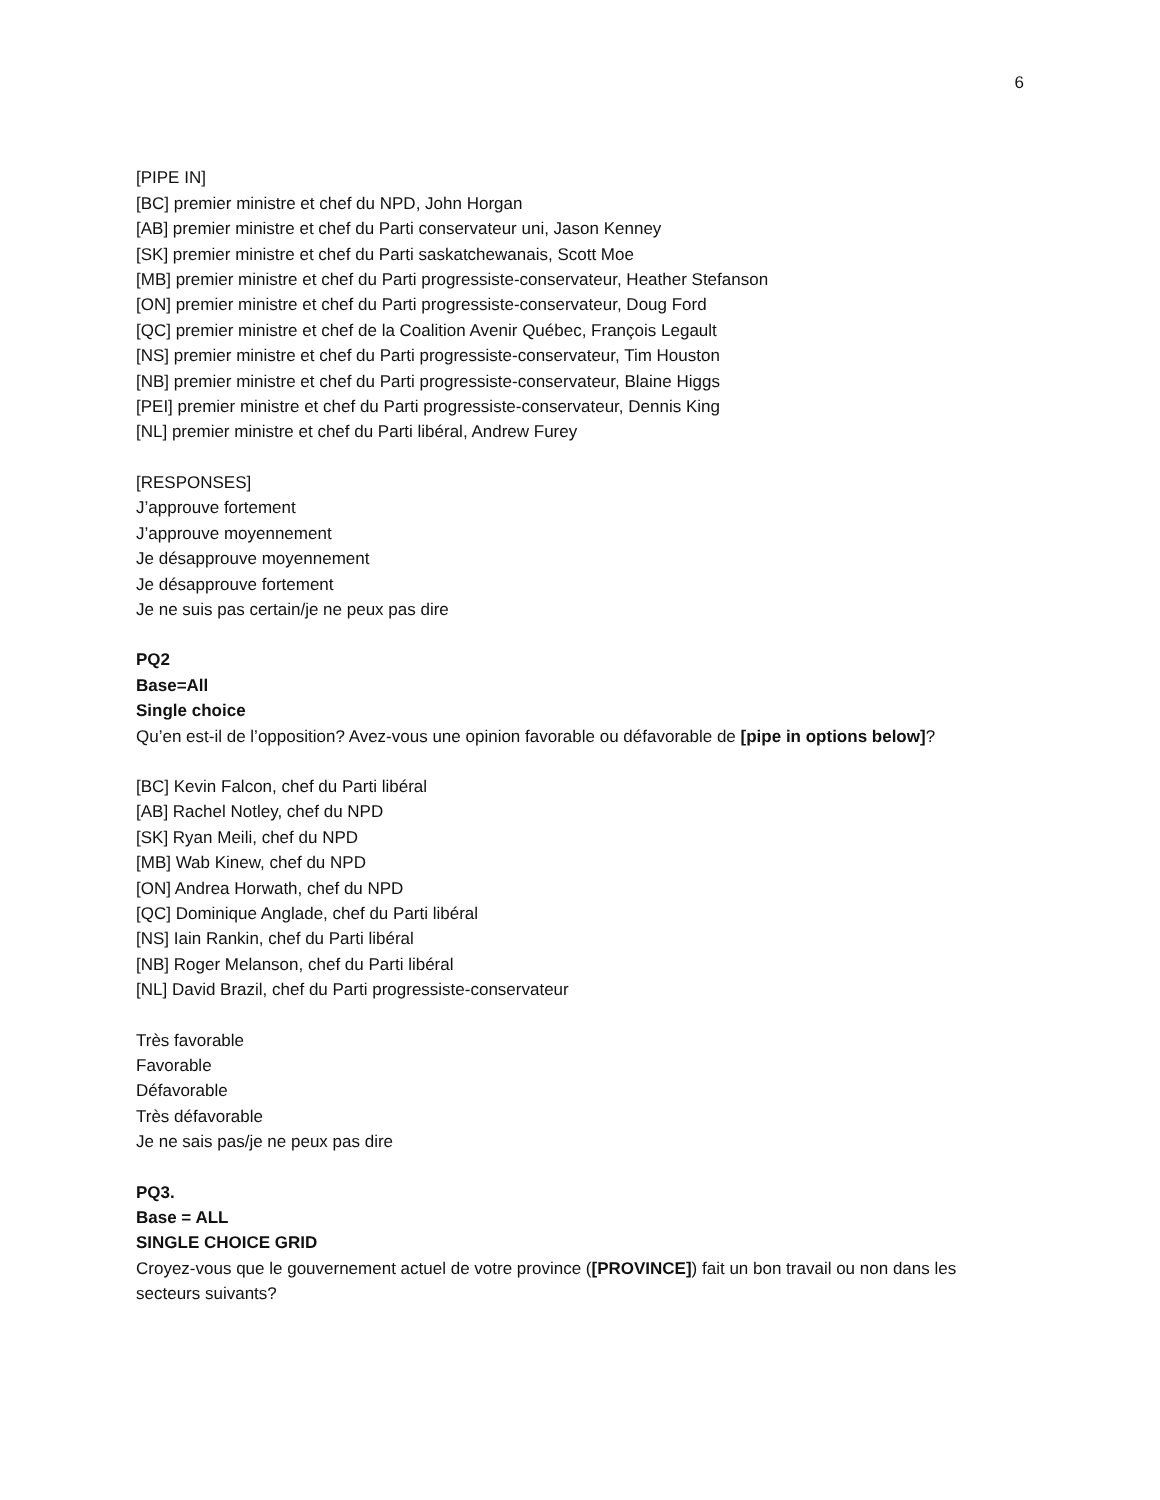6
[PIPE IN]
[BC] premier ministre et chef du NPD, John Horgan
[AB] premier ministre et chef du Parti conservateur uni, Jason Kenney
[SK] premier ministre et chef du Parti saskatchewanais, Scott Moe
[MB] premier ministre et chef du Parti progressiste-conservateur, Heather Stefanson
[ON] premier ministre et chef du Parti progressiste-conservateur, Doug Ford
[QC] premier ministre et chef de la Coalition Avenir Québec, François Legault
[NS] premier ministre et chef du Parti progressiste-conservateur, Tim Houston
[NB] premier ministre et chef du Parti progressiste-conservateur, Blaine Higgs
[PEI] premier ministre et chef du Parti progressiste-conservateur, Dennis King
[NL] premier ministre et chef du Parti libéral, Andrew Furey
[RESPONSES]
J’approuve fortement
J’approuve moyennement
Je désapprouve moyennement
Je désapprouve fortement
Je ne suis pas certain/je ne peux pas dire
PQ2
Base=All
Single choice
Qu’en est-il de l’opposition? Avez-vous une opinion favorable ou défavorable de [pipe in options below]?
[BC] Kevin Falcon, chef du Parti libéral
[AB] Rachel Notley, chef du NPD
[SK] Ryan Meili, chef du NPD
[MB] Wab Kinew, chef du NPD
[ON] Andrea Horwath, chef du NPD
[QC] Dominique Anglade, chef du Parti libéral
[NS] Iain Rankin, chef du Parti libéral
[NB] Roger Melanson, chef du Parti libéral
[NL] David Brazil, chef du Parti progressiste-conservateur
Très favorable
Favorable
Défavorable
Très défavorable
Je ne sais pas/je ne peux pas dire
PQ3.
Base = ALL
SINGLE CHOICE GRID
Croyez-vous que le gouvernement actuel de votre province ([PROVINCE]) fait un bon travail ou non dans les secteurs suivants?